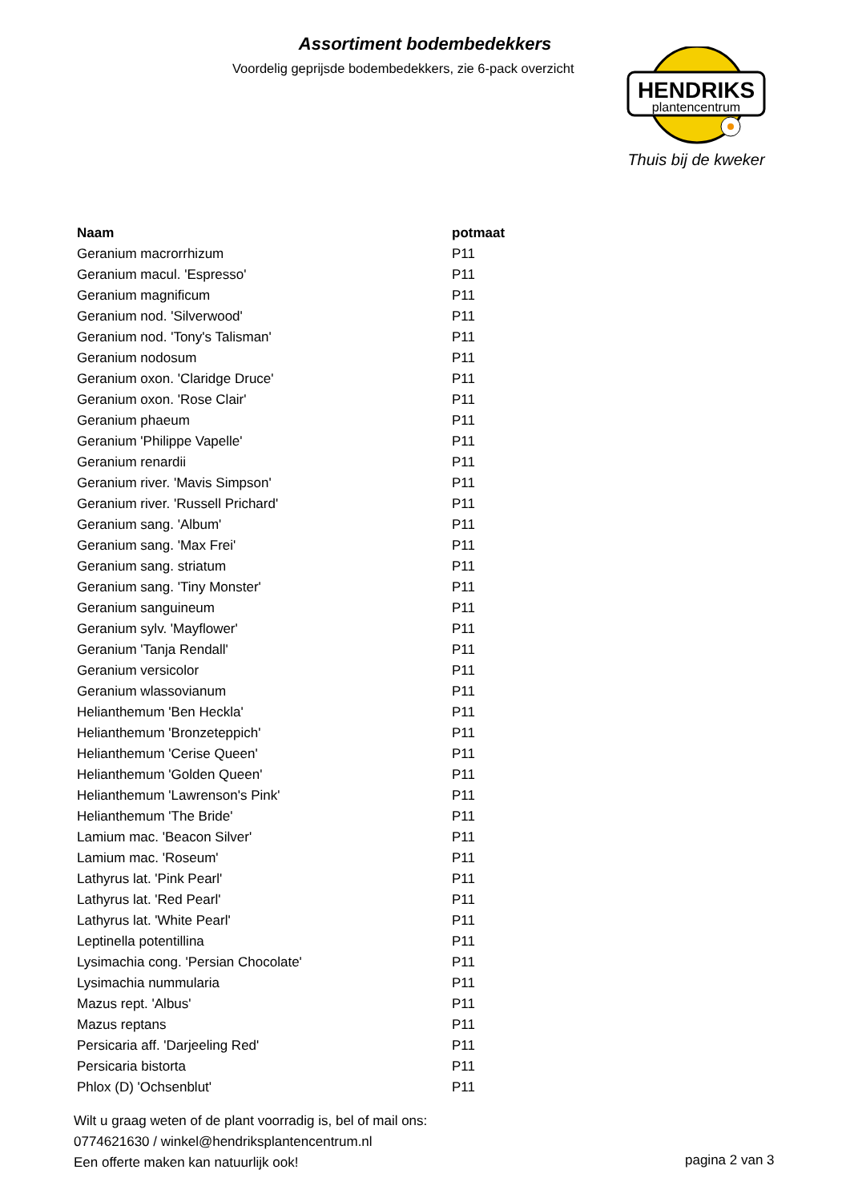Assortiment bodembedekkers
Voordelig geprijsde bodembedekkers, zie 6-pack overzicht
HENDRIKS
plantencentrum
Thuis bij de kweker
| Naam | potmaat |
| --- | --- |
| Geranium macrorrhizum | P11 |
| Geranium macul. 'Espresso' | P11 |
| Geranium magnificum | P11 |
| Geranium nod. 'Silverwood' | P11 |
| Geranium nod. 'Tony's Talisman' | P11 |
| Geranium nodosum | P11 |
| Geranium oxon. 'Claridge Druce' | P11 |
| Geranium oxon. 'Rose Clair' | P11 |
| Geranium phaeum | P11 |
| Geranium 'Philippe Vapelle' | P11 |
| Geranium renardii | P11 |
| Geranium river. 'Mavis Simpson' | P11 |
| Geranium river. 'Russell Prichard' | P11 |
| Geranium sang. 'Album' | P11 |
| Geranium sang. 'Max Frei' | P11 |
| Geranium sang. striatum | P11 |
| Geranium sang. 'Tiny Monster' | P11 |
| Geranium sanguineum | P11 |
| Geranium sylv. 'Mayflower' | P11 |
| Geranium 'Tanja Rendall' | P11 |
| Geranium versicolor | P11 |
| Geranium wlassovianum | P11 |
| Helianthemum 'Ben Heckla' | P11 |
| Helianthemum 'Bronzeteppich' | P11 |
| Helianthemum 'Cerise Queen' | P11 |
| Helianthemum 'Golden Queen' | P11 |
| Helianthemum 'Lawrenson's Pink' | P11 |
| Helianthemum 'The Bride' | P11 |
| Lamium mac. 'Beacon Silver' | P11 |
| Lamium mac. 'Roseum' | P11 |
| Lathyrus lat. 'Pink Pearl' | P11 |
| Lathyrus lat. 'Red Pearl' | P11 |
| Lathyrus lat. 'White Pearl' | P11 |
| Leptinella potentillina | P11 |
| Lysimachia cong. 'Persian Chocolate' | P11 |
| Lysimachia nummularia | P11 |
| Mazus rept. 'Albus' | P11 |
| Mazus reptans | P11 |
| Persicaria aff. 'Darjeeling Red' | P11 |
| Persicaria bistorta | P11 |
| Phlox (D) 'Ochsenblut' | P11 |
Wilt u graag weten of de plant voorradig is, bel of mail ons:
0774621630 / winkel@hendriksplantencentrum.nl
Een offerte maken kan natuurlijk ook!
pagina 2 van 3